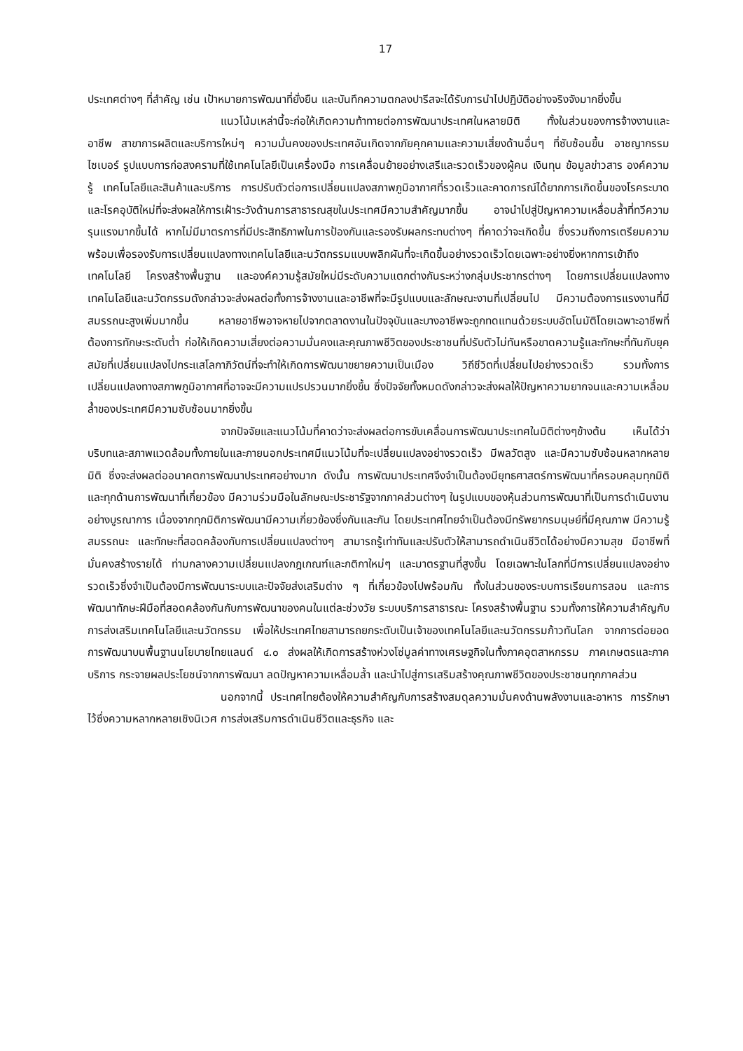17
ประเทศต่างๆ ที่สำคัญ เช่น เป้าหมายการพัฒนาที่ยั่งยืน และบันทึกความตกลงปารีสจะได้รับการนำไปปฏิบัติอย่างจริงจังมากยิ่งขึ้น
แนวโน้มเหล่านี้จะก่อให้เกิดความท้าทายต่อการพัฒนาประเทศในหลายมิติ ทั้งในส่วนของการจ้างงานและอาชีพ สาขาการผลิตและบริการใหม่ๆ ความมั่นคงของประเทศอันเกิดจากภัยคุกคามและความเสี่ยงด้านอื่นๆ ที่ซับซ้อนขึ้น อาชญากรรมไซเบอร์ รูปแบบการก่อสงครามที่ใช้เทคโนโลยีเป็นเครื่องมือ การเคลื่อนย้ายอย่างเสรีและรวดเร็วของผู้คน เงินทุน ข้อมูลข่าวสาร องค์ความรู้ เทคโนโลยีและสินค้าและบริการ การปรับตัวต่อการเปลี่ยนแปลงสภาพภูมิอากาศที่รวดเร็วและคาดการณ์ได้ยากการเกิดขึ้นของโรคระบาด และโรคอุบัติใหม่ที่จะส่งผลให้การเฝ้าระวังด้านการสาธารณสุขในประเทศมีความสำคัญมากขึ้น อาจนำไปสู่ปัญหาความเหลื่อมล้ำที่ทวีความรุนแรงมากขึ้นได้ หากไม่มีมาตรการที่มีประสิทธิภาพในการป้องกันและรองรับผลกระทบต่างๆ ที่คาดว่าจะเกิดขึ้น ซึ่งรวมถึงการเตรียมความพร้อมเพื่อรองรับการเปลี่ยนแปลงทางเทคโนโลยีและนวัตกรรมแบบพลิกผันที่จะเกิดขึ้นอย่างรวดเร็วโดยเฉพาะอย่างยิ่งหากการเข้าถึงเทคโนโลยี โครงสร้างพื้นฐาน และองค์ความรู้สมัยใหม่มีระดับความแตกต่างกันระหว่างกลุ่มประชากรต่างๆ โดยการเปลี่ยนแปลงทางเทคโนโลยีและนวัตกรรมดังกล่าวจะส่งผลต่อทั้งการจ้างงานและอาชีพที่จะมีรูปแบบและลักษณะงานที่เปลี่ยนไป มีความต้องการแรงงานที่มีสมรรถนะสูงเพิ่มมากขึ้น หลายอาชีพอาจหายไปจากตลาดงานในปัจจุบันและบางอาชีพจะถูกทดแทนด้วยระบบอัตโนมัติโดยเฉพาะอาชีพที่ต้องการทักษะระดับต่ำ ก่อให้เกิดความเสี่ยงต่อความมั่นคงและคุณภาพชีวิตของประชาชนที่ปรับตัวไม่ทันหรือขาดความรู้และทักษะที่ทันกับยุคสมัยที่เปลี่ยนแปลงไปกระแสโลกาภิวัตน์ที่จะทำให้เกิดการพัฒนาขยายความเป็นเมือง วิถีชีวิตที่เปลี่ยนไปอย่างรวดเร็ว รวมทั้งการเปลี่ยนแปลงทางสภาพภูมิอากาศที่อาจจะมีความแปรปรวนมากยิ่งขึ้น ซึ่งปัจจัยทั้งหมดดังกล่าวจะส่งผลให้ปัญหาความยากจนและความเหลื่อมล้ำของประเทศมีความซับซ้อนมากยิ่งขึ้น
จากปัจจัยและแนวโน้มที่คาดว่าจะส่งผลต่อการขับเคลื่อนการพัฒนาประเทศในมิติต่างๆข้างต้น เห็นได้ว่าบริบทและสภาพแวดล้อมทั้งภายในและภายนอกประเทศมีแนวโน้มที่จะเปลี่ยนแปลงอย่างรวดเร็ว มีพลวัตสูง และมีความซับซ้อนหลากหลายมิติ ซึ่งจะส่งผลต่ออนาคตการพัฒนาประเทศอย่างมาก ดังนั้น การพัฒนาประเทศจึงจำเป็นต้องมียุทธศาสตร์การพัฒนาที่ครอบคลุมทุกมิติและทุกด้านการพัฒนาที่เกี่ยวข้อง มีความร่วมมือในลักษณะประชารัฐจากภาคส่วนต่างๆ ในรูปแบบของหุ้นส่วนการพัฒนาที่เป็นการดำเนินงานอย่างบูรณาการ เนื่องจากทุกมิติการพัฒนามีความเกี่ยวข้องซึ่งกันและกัน โดยประเทศไทยจำเป็นต้องมีทรัพยากรมนุษย์ที่มีคุณภาพ มีความรู้ สมรรถนะ และทักษะที่สอดคล้องกับการเปลี่ยนแปลงต่างๆ สามารถรู้เท่าทันและปรับตัวให้สามารถดำเนินชีวิตได้อย่างมีความสุข มีอาชีพที่มั่นคงสร้างรายได้ ท่ามกลางความเปลี่ยนแปลงกฎเกณฑ์และกติกาใหม่ๆ และมาตรฐานที่สูงขึ้น โดยเฉพาะในโลกที่มีการเปลี่ยนแปลงอย่างรวดเร็วซึ่งจำเป็นต้องมีการพัฒนาระบบและปัจจัยส่งเสริมต่าง ๆ ที่เกี่ยวข้องไปพร้อมกัน ทั้งในส่วนของระบบการเรียนการสอน และการพัฒนาทักษะฝีมือที่สอดคล้องกันกับการพัฒนาของคนในแต่ละช่วงวัย ระบบบริการสาธารณะ โครงสร้างพื้นฐาน รวมทั้งการให้ความสำคัญกับการส่งเสริมเทคโนโลยีและนวัตกรรม เพื่อให้ประเทศไทยสามารถยกระดับเป็นเจ้าของเทคโนโลยีและนวัตกรรมก้าวทันโลก จากการต่อยอดการพัฒนาบนพื้นฐานนโยบายไทยแลนด์ ๔.๐ ส่งผลให้เกิดการสร้างห่วงโซ่มูลค่าทางเศรษฐกิจในทั้งภาคอุตสาหกรรม ภาคเกษตรและภาคบริการ กระจายผลประโยชน์จากการพัฒนา ลดปัญหาความเหลื่อมล้ำ และนำไปสู่การเสริมสร้างคุณภาพชีวิตของประชาชนทุกภาคส่วน
นอกจากนี้ ประเทศไทยต้องให้ความสำคัญกับการสร้างสมดุลความมั่นคงด้านพลังงานและอาหาร การรักษาไว้ซึ่งความหลากหลายเชิงนิเวศ การส่งเสริมการดำเนินชีวิตและธุรกิจ และ